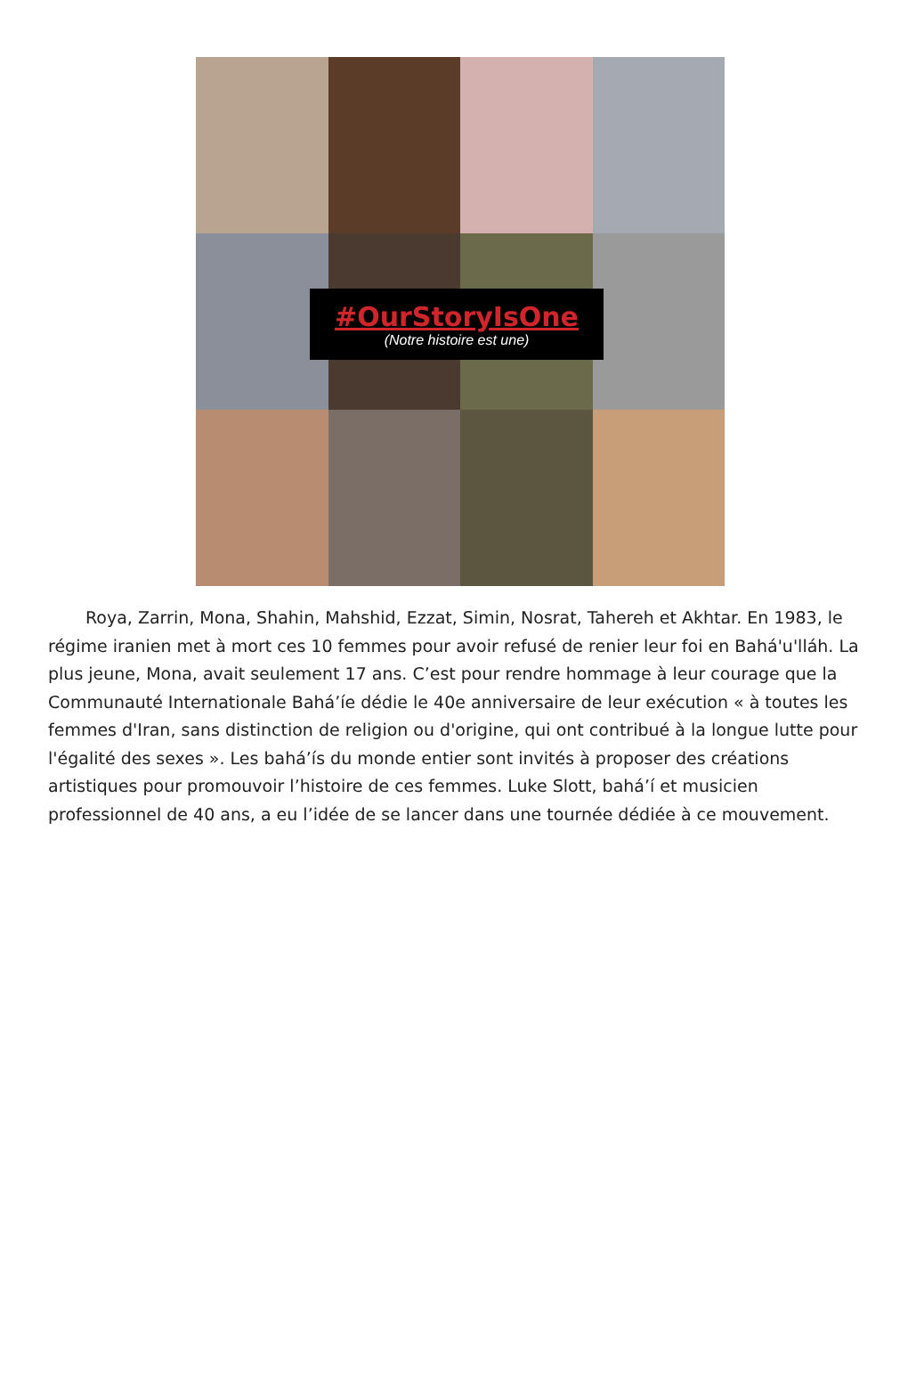#OurStoryIsOne
(Notre histoire est une)
Roya, Zarrin, Mona, Shahin, Mahshid, Ezzat, Simin, Nosrat, Tahereh et Akhtar. En 1983, le régime iranien met à mort ces 10 femmes pour avoir refusé de renier leur foi en Bahá'u'lláh. La plus jeune, Mona, avait seulement 17 ans. C’est pour rendre hommage à leur courage que la Communauté Internationale Bahá’íe dédie le 40e anniversaire de leur exécution « à toutes les femmes d'Iran, sans distinction de religion ou d'origine, qui ont contribué à la longue lutte pour l'égalité des sexes ». Les bahá’ís du monde entier sont invités à proposer des créations artistiques pour promouvoir l’histoire de ces femmes. Luke Slott, bahá’í et musicien professionnel de 40 ans, a eu l’idée de se lancer dans une tournée dédiée à ce mouvement.